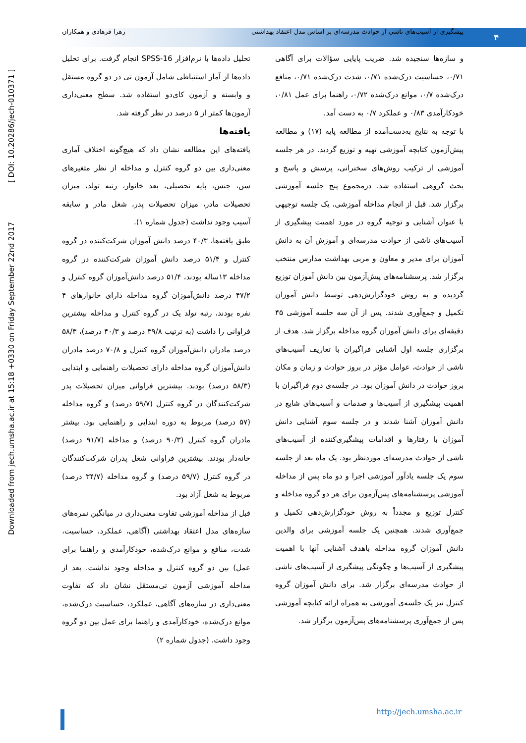۴
پیشگیری از آسیب‌های ناشی از حوادث مدرسه‌ای بر اساس مدل اعتقاد بهداشتی زهرا فرهادی و همکاران
Downloaded from jech.umsha.ac.ir at 15:18 +0330 on Friday September 22nd 2017 [ DOI: 10.20286/jech-010371 ]
و سازه‌ها سنجیده شد. ضریب پایایی سؤالات برای آگاهی ۰/۷۱، حساسیت درک‌شده ۰/۷۱، شدت درک‌شده ۰/۷۱، منافع درک‌شده ۰/۷، موانع درک‌شده ۰/۷۲، راهنما برای عمل ۰/۸۱، خودکارآمدی ۰/۸۳ و عملکرد ۰/۷ به دست آمد.
با توجه به نتایج به‌دست‌آمده از مطالعه پایه (۱۷) و مطالعه پیش‌آزمون کتابچه آموزشی تهیه و توزیع گردید. در هر جلسه آموزشی از ترکیب روش‌های سخنرانی، پرسش و پاسخ و بحث گروهی استفاده شد. درمجموع پنج جلسه آموزشی برگزار شد. قبل از انجام مداخله آموزشی، یک جلسه توجیهی با عنوان آشنایی و توجیه گروه در مورد اهمیت پیشگیری از آسیب‌های ناشی از حوادث مدرسه‌ای و آموزش آن به دانش آموزان برای مدیر و معاون و مربی بهداشت مدارس منتخب برگزار شد. پرسشنامه‌های پیش‌آزمون بین دانش آموزان توزیع گردیده و به روش خودگزارش‌دهی توسط دانش آموزان تکمیل و جمع‌آوری شدند. پس از آن سه جلسه آموزشی ۴۵ دقیقه‌ای برای دانش آموزان گروه مداخله برگزار شد. هدف از برگزاری جلسه اول آشنایی فراگیران با تعاریف آسیب‌های ناشی از حوادث، عوامل مؤثر در بروز حوادث و زمان و مکان بروز حوادث در دانش آموزان بود. در جلسه‌ی دوم فراگیران با اهمیت پیشگیری از آسیب‌ها و صدمات و آسیب‌های شایع در دانش آموزان آشنا شدند و در جلسه سوم آشنایی دانش آموزان با رفتارها و اقدامات پیشگیری‌کننده از آسیب‌های ناشی از حوادث مدرسه‌ای موردنظر بود. یک ماه بعد از جلسه سوم یک جلسه یادآور آموزشی اجرا و دو ماه پس از مداخله آموزشی پرسشنامه‌های پس‌آزمون برای هر دو گروه مداخله و کنترل توزیع و مجدداً به روش خودگزارش‌دهی تکمیل و جمع‌آوری شدند. همچنین یک جلسه آموزشی برای والدین دانش آموزان گروه مداخله باهدف آشنایی آنها با اهمیت پیشگیری از آسیب‌ها و چگونگی پیشگیری از آسیب‌های ناشی از حوادث مدرسه‌ای برگزار شد. برای دانش آموزان گروه کنترل نیز یک جلسه‌ی آموزشی به همراه ارائه کتابچه آموزشی پس از جمع‌آوری پرسشنامه‌های پس‌آزمون برگزار شد.
تحلیل داده‌ها با نرم‌افزار SPSS-16 انجام گرفت. برای تحلیل داده‌ها از آمار استنباطی شامل آزمون تی در دو گروه مستقل و وابسته و آزمون کای‌دو استفاده شد. سطح معنی‌داری آزمون‌ها کمتر از ۵ درصد در نظر گرفته شد.
یافته‌ها
یافته‌های این مطالعه نشان داد که هیچ‌گونه اختلاف آماری معنی‌داری بین دو گروه کنترل و مداخله از نظر متغیرهای سن، جنس، پایه تحصیلی، بعد خانوار، رتبه تولد، میزان تحصیلات مادر، میزان تحصیلات پدر، شغل مادر و سابقه آسیب وجود نداشت (جدول شماره ۱).
طبق یافته‌ها، ۴۰/۳ درصد دانش آموزان شرکت‌کننده در گروه کنترل و ۵۱/۴ درصد دانش آموزان شرکت‌کننده در گروه مداخله ۱۳ساله بودند، ۵۱/۴ درصد دانش‌آموزان گروه کنترل و ۴۷/۲ درصد دانش‌آموزان گروه مداخله دارای خانوارهای ۴ نفره بودند، رتبه تولد یک در گروه کنترل و مداخله بیشترین فراوانی را داشت (به ترتیب ۳۹/۸ درصد و ۴۰/۳ درصد)، ۵۸/۳ درصد مادران دانش‌آموزان گروه کنترل و ۷۰/۸ درصد مادران دانش‌آموزان گروه مداخله دارای تحصیلات راهنمایی و ابتدایی (۵۸/۳ درصد) بودند. بیشترین فراوانی میزان تحصیلات پدر شرکت‌کنندگان در گروه کنترل (۵۹/۷ درصد) و گروه مداخله (۵۷ درصد) مربوط به دوره ابتدایی و راهنمایی بود. بیشتر مادران گروه کنترل (۹۰/۳ درصد) و مداخله (۹۱/۷ درصد) خانه‌دار بودند. بیشترین فراوانی شغل پدران شرکت‌کنندگان در گروه کنترل (۵۹/۷ درصد) و گروه مداخله (۳۴/۷ درصد) مربوط به شغل آزاد بود.
قبل از مداخله آموزشی تفاوت معنی‌داری در میانگین نمره‌های سازه‌های مدل اعتقاد بهداشتی (آگاهی، عملکرد، حساسیت، شدت، منافع و موانع درک‌شده، خودکارآمدی و راهنما برای عمل) بین دو گروه کنترل و مداخله وجود نداشت. بعد از مداخله آموزشی آزمون تی‌مستقل نشان داد که تفاوت معنی‌داری در سازه‌های آگاهی، عملکرد، حساسیت درک‌شده، موانع درک‌شده، خودکارآمدی و راهنما برای عمل بین دو گروه وجود داشت. (جدول شماره ۲)
http://jech.umsha.ac.ir